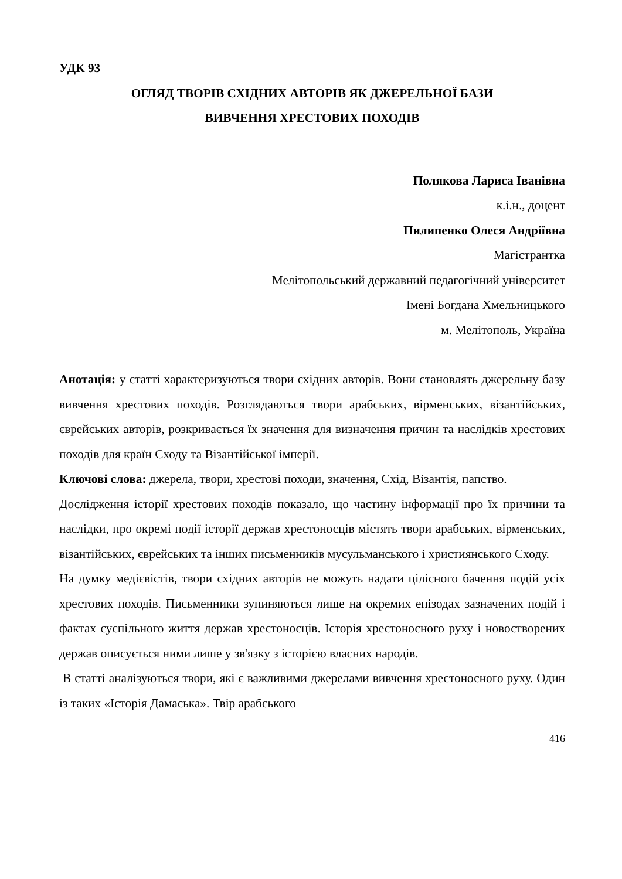УДК 93
ОГЛЯД ТВОРІВ СХІДНИХ АВТОРІВ ЯК ДЖЕРЕЛЬНОЇ БАЗИ
ВИВЧЕННЯ ХРЕСТОВИХ ПОХОДІВ
Полякова Лариса Іванівна
к.і.н., доцент
Пилипенко Олеся Андріївна
Магістрантка
Мелітопольський державний педагогічний університет
Імені Богдана Хмельницького
м. Мелітополь, Україна
Анотація: у статті характеризуються твори східних авторів. Вони становлять джерельну базу вивчення хрестових походів. Розглядаються твори арабських, вірменських, візантійських, єврейських авторів, розкривається їх значення для визначення причин та наслідків хрестових походів для країн Сходу та Візантійської імперії.
Ключові слова: джерела, твори, хрестові походи, значення, Схід, Візантія, папство.
Дослідження історії хрестових походів показало, що частину інформації про їх причини та наслідки, про окремі події історії держав хрестоносців містять твори арабських, вірменських, візантійських, єврейських та інших письменників мусульманського і християнського Сходу.
На думку медієвістів, твори східних авторів не можуть надати цілісного бачення подій усіх хрестових походів. Письменники зупиняються лише на окремих епізодах зазначених подій і фактах суспільного життя держав хрестоносців. Історія хрестоносного руху і новостворених держав описується ними лише у зв'язку з історією власних народів.
В статті аналізуються твори, які є важливими джерелами вивчення хрестоносного руху. Один із таких «Історія Дамаська». Твір арабського
416